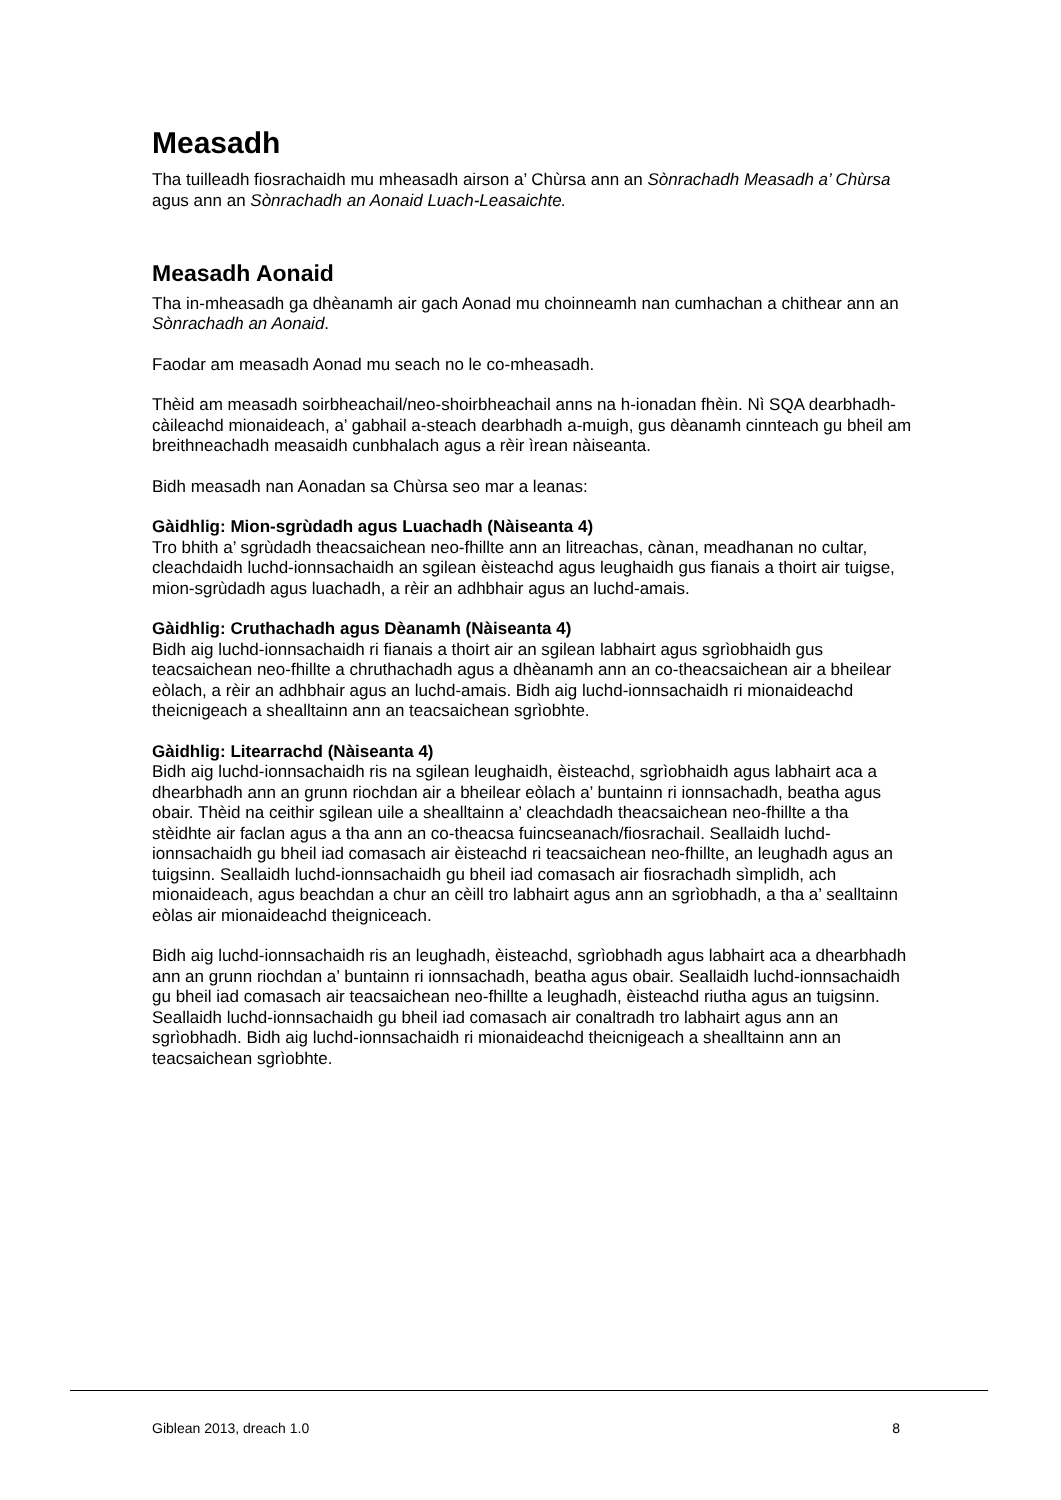Measadh
Tha tuilleadh fiosrachaidh mu mheasadh airson a’ Chùrsa ann an Sònrachadh Measadh a’ Chùrsa agus ann an Sònrachadh an Aonaid Luach-Leasaichte.
Measadh Aonaid
Tha in-mheasadh ga dhèanamh air gach Aonad mu choinneamh nan cumhachan a chithear ann an Sònrachadh an Aonaid.
Faodar am measadh Aonad mu seach no le co-mheasadh.
Thèid am measadh soirbheachail/neo-shoirbheachail anns na h-ionadan fhèin. Nì SQA dearbhadh-càileachd mionaideach, a’ gabhail a-steach dearbhadh a-muigh, gus dèanamh cinnteach gu bheil am breithneachadh measaidh cunbhalach agus a rèir ìrean nàiseanta.
Bidh measadh nan Aonadan sa Chùrsa seo mar a leanas:
Gàidhlig: Mion-sgrùdadh agus Luachadh (Nàiseanta 4)
Tro bhith a’ sgrùdadh theacsaichean neo-fhillte ann an litreachas, cànan, meadhanan no cultar, cleachdaidh luchd-ionnsachaidh an sgilean èisteachd agus leughaidh gus fianais a thoirt air tuigse, mion-sgrùdadh agus luachadh, a rèir an adhbhair agus an luchd-amais.
Gàidhlig: Cruthachadh agus Dèanamh (Nàiseanta 4)
Bidh aig luchd-ionnsachaidh ri fianais a thoirt air an sgilean labhairt agus sgrìobhaidh gus teacsaichean neo-fhillte a chruthachadh agus a dhèanamh ann an co-theacsaichean air a bheilear eòlach, a rèir an adhbhair agus an luchd-amais. Bidh aig luchd-ionnsachaidh ri mionaideachd theicnigeach a shealltainn ann an teacsaichean sgrìobhte.
Gàidhlig: Litearrachd (Nàiseanta 4)
Bidh aig luchd-ionnsachaidh ris na sgilean leughaidh, èisteachd, sgrìobhaidh agus labhairt aca a dhearbhadh ann an grunn riochdan air a bheilear eòlach a’ buntainn ri ionnsachadh, beatha agus obair. Thèid na ceithir sgilean uile a shealltainn a’ cleachdadh theacsaichean neo-fhillte a tha stèidhte air faclan agus a tha ann an co-theacsa fuincseanach/fiosrachail. Seallaidh luchd-ionnsachaidh gu bheil iad comasach air èisteachd ri teacsaichean neo-fhillte, an leughadh agus an tuigsinn. Seallaidh luchd-ionnsachaidh gu bheil iad comasach air fiosrachadh sìmplidh, ach mionaideach, agus beachdan a chur an cèill tro labhairt agus ann an sgrìobhadh, a tha a’ sealltainn eòlas air mionaideachd theigniceach.
Bidh aig luchd-ionnsachaidh ris an leughadh, èisteachd, sgrìobhadh agus labhairt aca a dhearbhadh ann an grunn riochdan a’ buntainn ri ionnsachadh, beatha agus obair. Seallaidh luchd-ionnsachaidh gu bheil iad comasach air teacsaichean neo-fhillte a leughadh, èisteachd riutha agus an tuigsinn. Seallaidh luchd-ionnsachaidh gu bheil iad comasach air conaltradh tro labhairt agus ann an sgrìobhadh. Bidh aig luchd-ionnsachaidh ri mionaideachd theicnigeach a shealltainn ann an teacsaichean sgrìobhte.
Giblean 2013, dreach 1.0 8